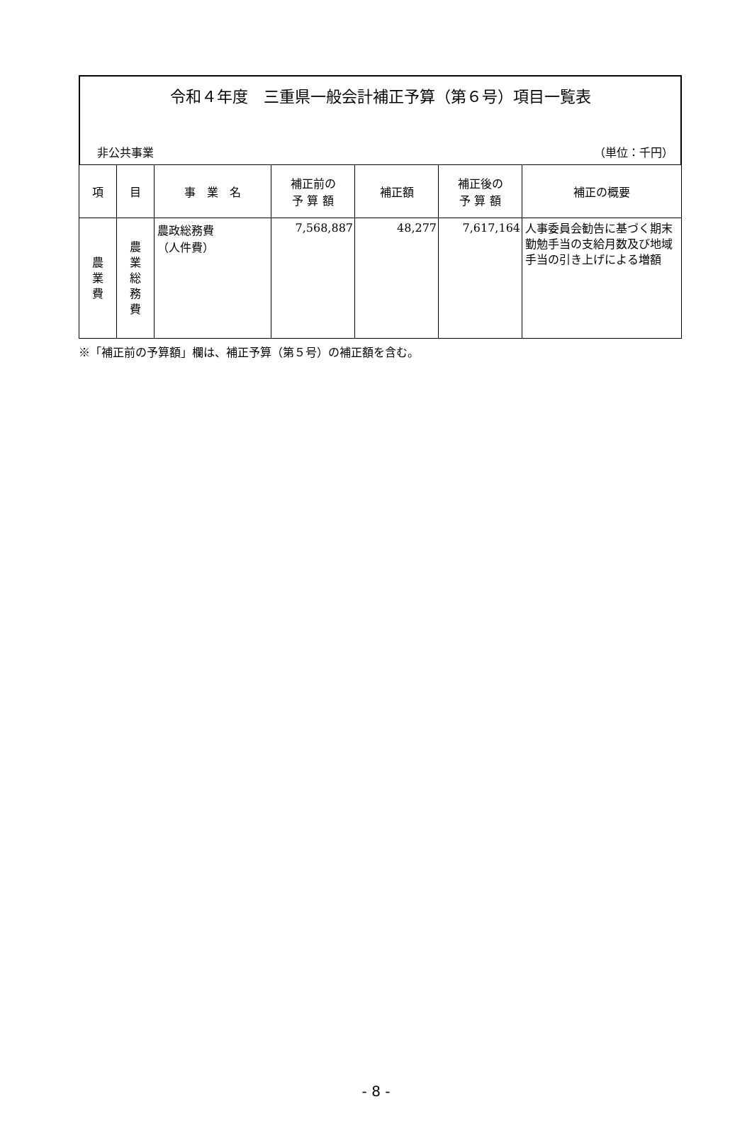令和４年度　三重県一般会計補正予算（第６号）項目一覧表
非公共事業 （単位：千円）
| 項 | 目 | 事 業 名 | 補正前の 予 算 額 | 補正額 | 補正後の 予 算 額 | 補正の概要 |
| --- | --- | --- | --- | --- | --- | --- |
| 農 業 費 | 農 業 総 務 費 | 農政総務費 （人件費） | 7,568,887 | 48,277 | 7,617,164 | 人事委員会勧告に基づく期末勤勉手当の支給月数及び地域手当の引き上げによる増額 |
※「補正前の予算額」欄は、補正予算（第５号）の補正額を含む。
- 8 -